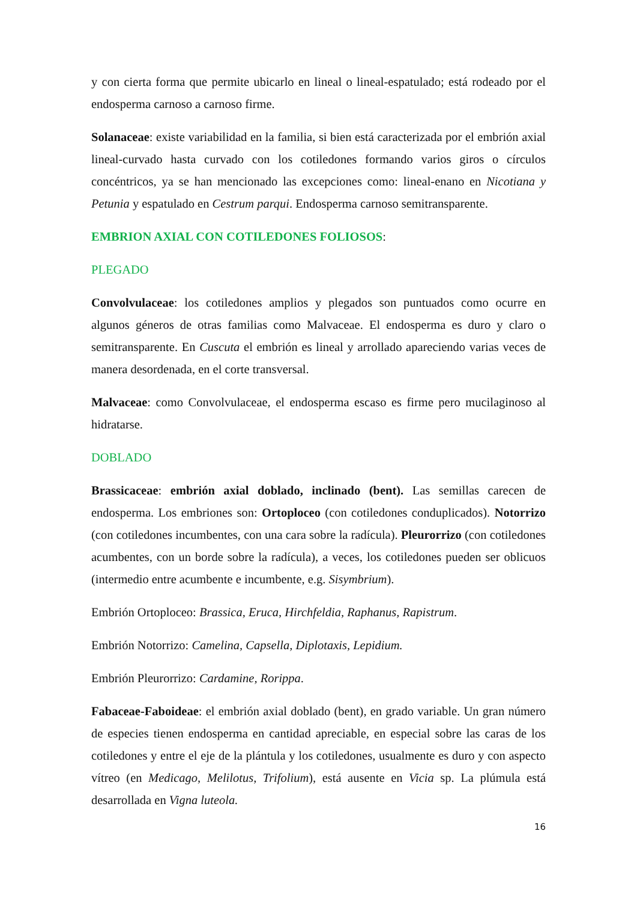y con cierta forma que permite ubicarlo en lineal o lineal-espatulado; está rodeado por el endosperma carnoso a carnoso firme.
Solanaceae: existe variabilidad en la familia, si bien está caracterizada por el embrión axial lineal-curvado hasta curvado con los cotiledones formando varios giros o círculos concéntricos, ya se han mencionado las excepciones como: lineal-enano en Nicotiana y Petunia y espatulado en Cestrum parqui. Endosperma carnoso semitransparente.
EMBRION AXIAL CON COTILEDONES FOLIOSOS:
PLEGADO
Convolvulaceae: los cotiledones amplios y plegados son puntuados como ocurre en algunos géneros de otras familias como Malvaceae. El endosperma es duro y claro o semitransparente. En Cuscuta el embrión es lineal y arrollado apareciendo varias veces de manera desordenada, en el corte transversal.
Malvaceae: como Convolvulaceae, el endosperma escaso es firme pero mucilaginoso al hidratarse.
DOBLADO
Brassicaceae: embrión axial doblado, inclinado (bent). Las semillas carecen de endosperma. Los embriones son: Ortoploceo (con cotiledones conduplicados). Notorrizo (con cotiledones incumbentes, con una cara sobre la radícula). Pleurorrizo (con cotiledones acumbentes, con un borde sobre la radícula), a veces, los cotiledones pueden ser oblicuos (intermedio entre acumbente e incumbente, e.g. Sisymbrium).
Embrión Ortoploceo: Brassica, Eruca, Hirchfeldia, Raphanus, Rapistrum.
Embrión Notorrizo: Camelina, Capsella, Diplotaxis, Lepidium.
Embrión Pleurorrizo: Cardamine, Rorippa.
Fabaceae-Faboideae: el embrión axial doblado (bent), en grado variable. Un gran número de especies tienen endosperma en cantidad apreciable, en especial sobre las caras de los cotiledones y entre el eje de la plántula y los cotiledones, usualmente es duro y con aspecto vítreo (en Medicago, Melilotus, Trifolium), está ausente en Vicia sp. La plúmula está desarrollada en Vigna luteola.
16